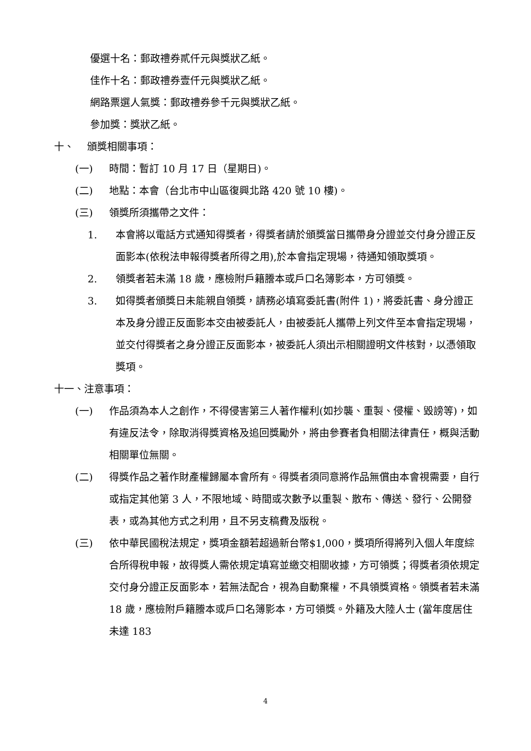優選十名：郵政禮券貳仟元與獎狀乙紙。
佳作十名：郵政禮券壹仟元與獎狀乙紙。
網路票選人氣獎：郵政禮券參千元與獎狀乙紙。
參加獎：獎狀乙紙。
十、　 頒獎相關事項：
(一) 時間：暫訂 10 月 17 日（星期日)。
(二) 地點：本會（台北市中山區復興北路 420 號 10 樓)。
(三) 領獎所須攜帶之文件：
1. 本會將以電話方式通知得獎者，得獎者請於頒獎當日攜帶身分證並交付身分證正反面影本(依稅法申報得獎者所得之用),於本會指定現場，待通知領取獎項。
2. 領獎者若未滿 18 歲，應檢附戶籍謄本或戶口名簿影本，方可領獎。
3. 如得獎者頒獎日未能親自領獎，請務必填寫委託書(附件 1)，將委託書、身分證正本及身分證正反面影本交由被委託人，由被委託人攜帶上列文件至本會指定現場，並交付得獎者之身分證正反面影本，被委託人須出示相關證明文件核對，以憑領取獎項。
十一、注意事項：
(一) 作品須為本人之創作，不得侵害第三人著作權利(如抄襲、重製、侵權、毀謗等)，如有違反法令，除取消得獎資格及追回獎勵外，將由參賽者負相關法律責任，概與活動相關單位無關。
(二) 得獎作品之著作財產權歸屬本會所有。得獎者須同意將作品無償由本會視需要，自行或指定其他第 3 人，不限地域、時間或次數予以重製、散布、傳送、發行、公開發表，或為其他方式之利用，且不另支稿費及版稅。
(三) 依中華民國稅法規定，獎項金額若超過新台幣$1,000，獎項所得將列入個人年度綜合所得稅申報，故得獎人需依規定填寫並繳交相關收據，方可領獎；得獎者須依規定交付身分證正反面影本，若無法配合，視為自動棄權，不具領獎資格。領獎者若未滿 18 歲，應檢附戶籍謄本或戶口名簿影本，方可領獎。外籍及大陸人士 (當年度居住未達 183
4